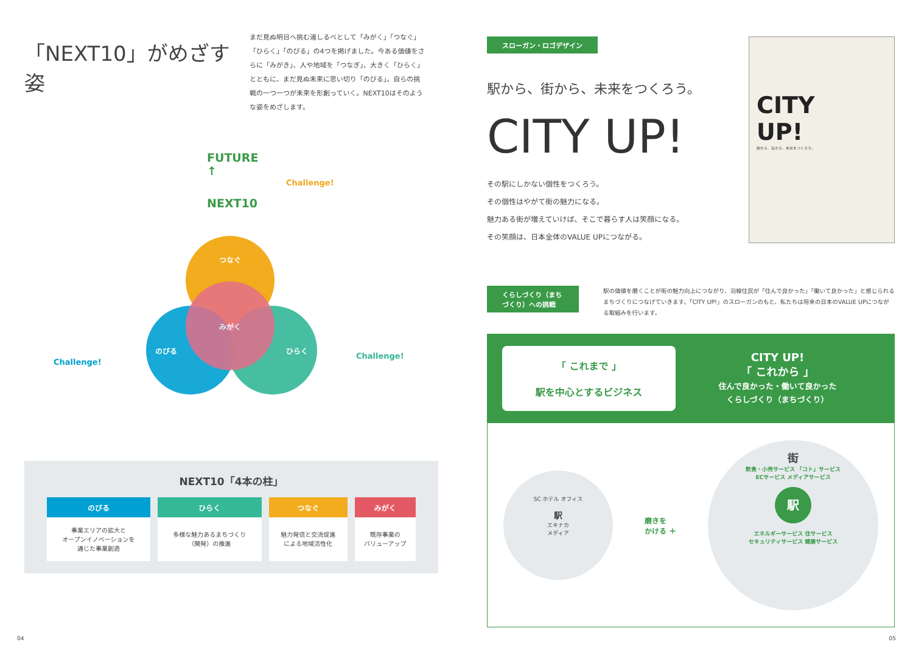「NEXT10」がめざす姿
まだ見ぬ明日へ挑む道しるべとして「みがく」「つなぐ」「ひらく」「のびる」の4つを掲げました。今ある価値をさらに「みがき」、人や地域を「つなぎ」、大きく「ひらく」とともに、まだ見ぬ未来に思い切り「のびる」。自らの挑戦の一つ一つが未来を形創っていく。NEXT10はそのような姿をめざします。
FUTURE
↑
NEXT10
Challenge!
Challenge!
Challenge!
つなぐ
のびる ひらく
みがく
NEXT10「4本の柱」
| のびる | ひらく | つなぐ | みがく |
| --- | --- | --- | --- |
| 事業エリアの拡大と オープンイノベーションを 通じた事業創造 | 多様な魅力あるまちづくり （開発）の推進 | 魅力発信と交流促進 による地域活性化 | 既存事業の バリューアップ |
04
CITY
UP!
駅から、街から、未来をつくろう。
スローガン・ロゴデザイン
駅から、街から、未来をつくろう。
CITY UP!
その駅にしかない個性をつくろう。
その個性はやがて街の魅力になる。
魅力ある街が増えていけば、そこで暮らす人は笑顔になる。
その笑顔は、日本全体のVALUE UPにつながる。
くらしづくり（まちづくり）への挑戦
駅の価値を磨くことが街の魅力向上につながり、沿線住民が「住んで良かった」「働いて良かった」と感じられるまちづくりにつなげていきます。「CITY UP!」のスローガンのもと、私たちは将来の日本のVALUE UPにつながる取組みを行います。
「 これまで 」
駅を中心とするビジネス
CITY UP!
「 これから 」
住んで良かった・働いて良かった
くらしづくり（まちづくり）
SC ホテル オフィス
駅
エキナカ
メディア
磨きを
かける ＋
街
飲食・小売サービス 「コト」サービス
ECサービス メディアサービス
駅
エネルギーサービス 住サービス
セキュリティサービス 健康サービス
05